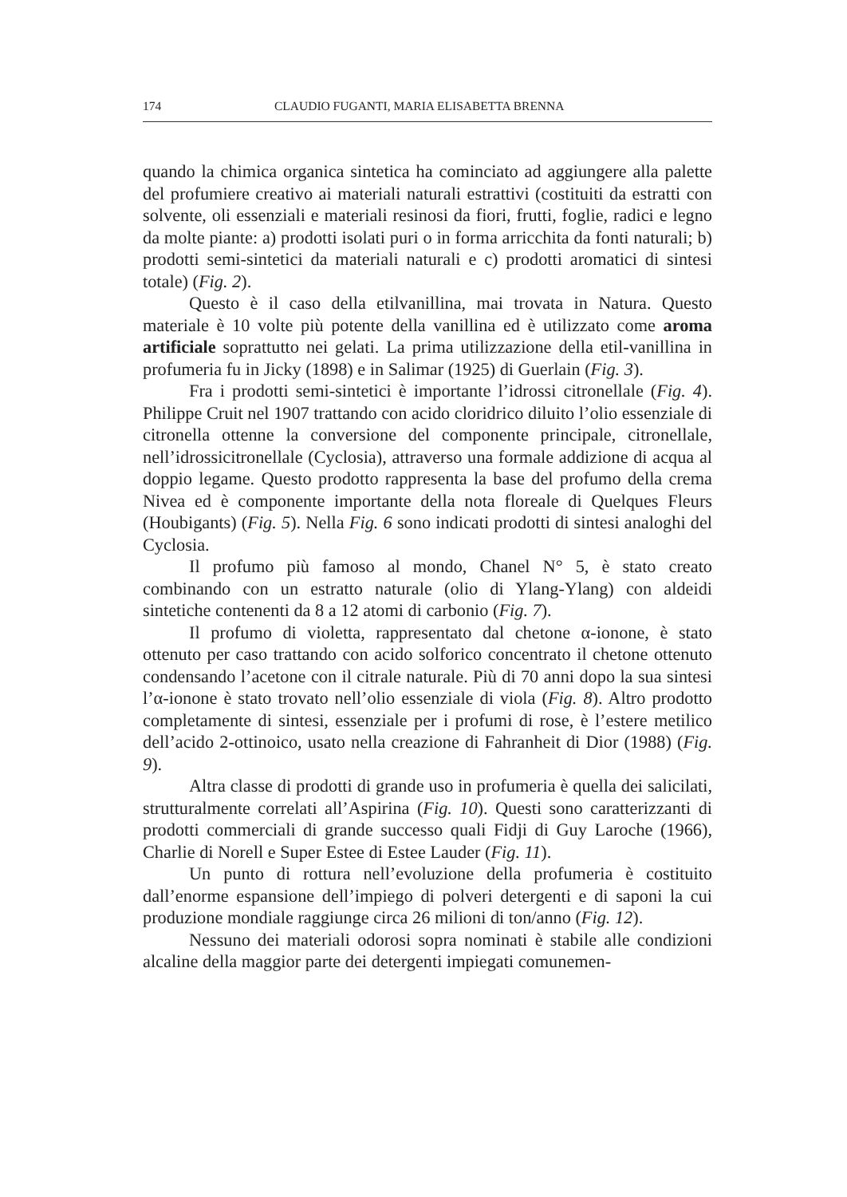174 CLAUDIO FUGANTI, MARIA ELISABETTA BRENNA
quando la chimica organica sintetica ha cominciato ad aggiungere alla palette del profumiere creativo ai materiali naturali estrattivi (costituiti da estratti con solvente, oli essenziali e materiali resinosi da fiori, frutti, foglie, radici e legno da molte piante: a) prodotti isolati puri o in forma arricchita da fonti naturali; b) prodotti semi-sintetici da materiali naturali e c) prodotti aromatici di sintesi totale) (Fig. 2).
Questo è il caso della etilvanillina, mai trovata in Natura. Questo materiale è 10 volte più potente della vanillina ed è utilizzato come aroma artificiale soprattutto nei gelati. La prima utilizzazione della etil-vanillina in profumeria fu in Jicky (1898) e in Salimar (1925) di Guerlain (Fig. 3).
Fra i prodotti semi-sintetici è importante l’idrossi citronellale (Fig. 4). Philippe Cruit nel 1907 trattando con acido cloridrico diluito l’olio essenziale di citronella ottenne la conversione del componente principale, citronellale, nell’idrossicitronellale (Cyclosia), attraverso una formale addizione di acqua al doppio legame. Questo prodotto rappresenta la base del profumo della crema Nivea ed è componente importante della nota floreale di Quelques Fleurs (Houbigants) (Fig. 5). Nella Fig. 6 sono indicati prodotti di sintesi analoghi del Cyclosia.
Il profumo più famoso al mondo, Chanel N° 5, è stato creato combinando con un estratto naturale (olio di Ylang-Ylang) con aldeidi sintetiche contenenti da 8 a 12 atomi di carbonio (Fig. 7).
Il profumo di violetta, rappresentato dal chetone α-ionone, è stato ottenuto per caso trattando con acido solforico concentrato il chetone ottenuto condensando l’acetone con il citrale naturale. Più di 70 anni dopo la sua sintesi l’α-ionone è stato trovato nell’olio essenziale di viola (Fig. 8). Altro prodotto completamente di sintesi, essenziale per i profumi di rose, è l’estere metilico dell’acido 2-ottinoico, usato nella creazione di Fahranheit di Dior (1988) (Fig. 9).
Altra classe di prodotti di grande uso in profumeria è quella dei salicilati, strutturalmente correlati all’Aspirina (Fig. 10). Questi sono caratterizzanti di prodotti commerciali di grande successo quali Fidji di Guy Laroche (1966), Charlie di Norell e Super Estee di Estee Lauder (Fig. 11).
Un punto di rottura nell’evoluzione della profumeria è costituito dall’enorme espansione dell’impiego di polveri detergenti e di saponi la cui produzione mondiale raggiunge circa 26 milioni di ton/anno (Fig. 12).
Nessuno dei materiali odorosi sopra nominati è stabile alle condizioni alcaline della maggior parte dei detergenti impiegati comunemen-